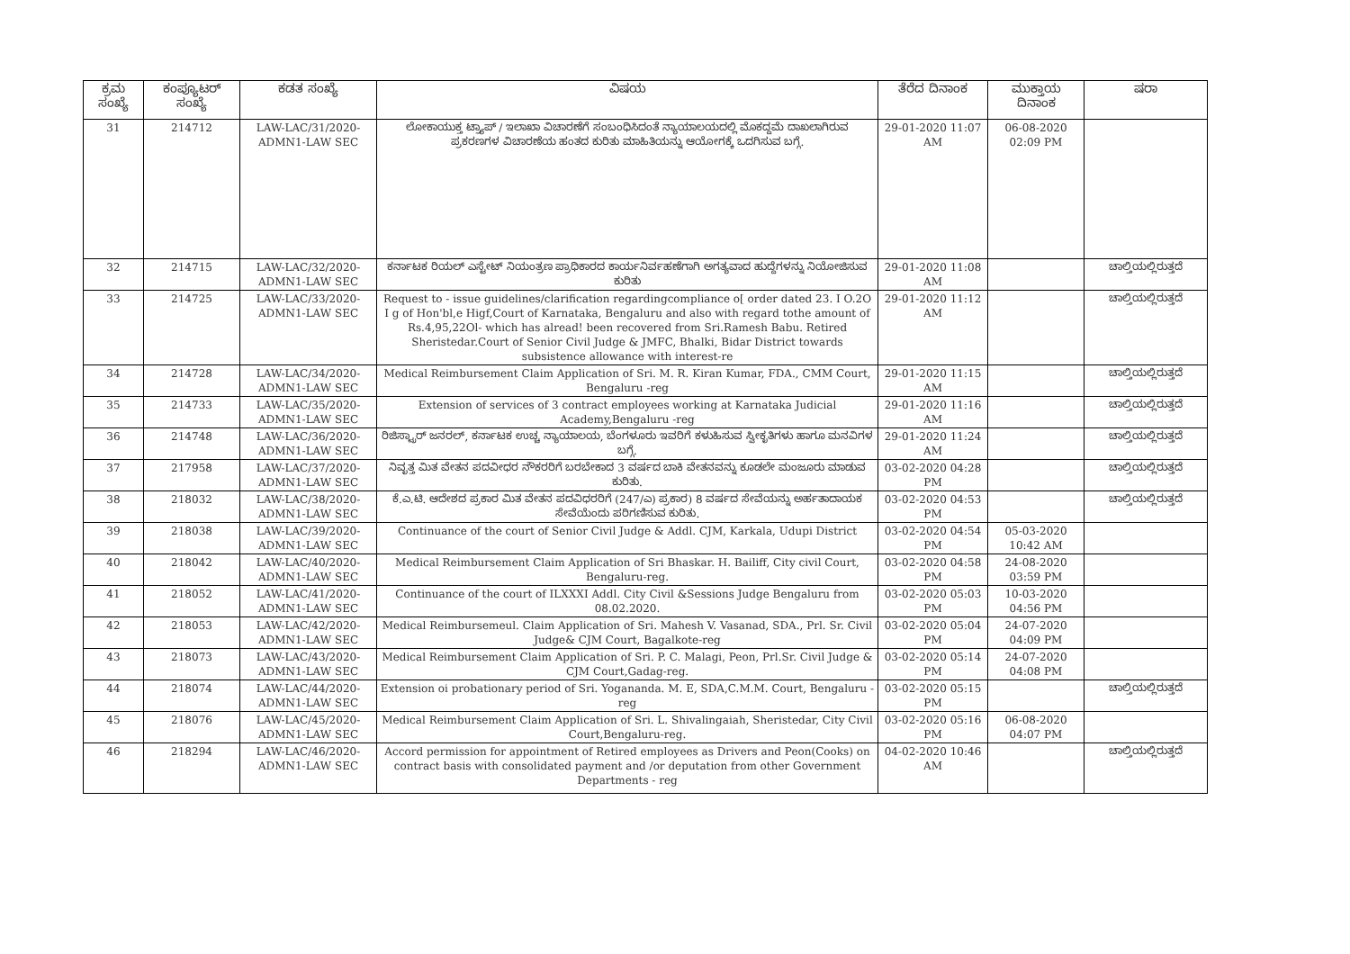| ಕ್ರಮ ಸಂಖ್ಯೆ | ಕಂಪ್ಯೂಟರ್ ಸಂಖ್ಯೆ | ಕಡತ ಸಂಖ್ಯೆ | ವಿಷಯ | ತೆರೆದ ದಿನಾಂಕ | ಮುಕ್ತಾಯ ದಿನಾಂಕ | ಷರಾ |
| --- | --- | --- | --- | --- | --- | --- |
| 31 | 214712 | LAW-LAC/31/2020-ADMN1-LAW SEC | ಲೋಕಾಯುಕ್ತ ಟ್ರ್ಯಾಪ್ / ಇಲಾಖಾ ವಿಚಾರಣೆಗೆ ಸಂಬಂಧಿಸಿದಂತೆ ನ್ಯಾಯಾಲಯದಲ್ಲಿ ಮೊಕದ್ದಮೆ ದಾಖಲಾಗಿರುವ ಪ್ರಕರಣಗಳ ವಿಚಾರಣೆಯ ಹಂತದ ಕುರಿತು ಮಾಹಿತಿಯನ್ನು ಆಯೋಗಕ್ಕೆ ಒದಗಿಸುವ ಬಗ್ಗೆ. | 29-01-2020 11:07 AM | 06-08-2020 02:09 PM | |
| 32 | 214715 | LAW-LAC/32/2020-ADMN1-LAW SEC | ಕರ್ನಾಟಕ ರಿಯಲ್ ಎಸ್ಟೇಟ್ ನಿಯಂತ್ರಣ ಪ್ರಾಧಿಕಾರದ ಕಾರ್ಯನಿರ್ವಹಣೆಗಾಗಿ ಅಗತ್ಯವಾದ ಹುದ್ದೆಗಳನ್ನು ನಿಯೋಜಿಸುವ ಕುರಿತು | 29-01-2020 11:08 AM | | ಚಾಲ್ತಿಯಲ್ಲಿರುತ್ತದೆ |
| 33 | 214725 | LAW-LAC/33/2020-ADMN1-LAW SEC | Request to - issue guidelines/clarification regardingcompliance o[ order dated 23. I O.2O I g of Hon'bl,e Higf,Court of Karnataka, Bengaluru and also with regard tothe amount of Rs.4,95,22Ol- which has alread! been recovered from Sri.Ramesh Babu. Retired Sheristedar.Court of Senior Civil Judge & JMFC, Bhalki, Bidar District towards subsistence allowance with interest-re | 29-01-2020 11:12 AM | | ಚಾಲ್ತಿಯಲ್ಲಿರುತ್ತದೆ |
| 34 | 214728 | LAW-LAC/34/2020-ADMN1-LAW SEC | Medical Reimbursement Claim Application of Sri. M. R. Kiran Kumar, FDA., CMM Court, Bengaluru -reg | 29-01-2020 11:15 AM | | ಚಾಲ್ತಿಯಲ್ಲಿರುತ್ತದೆ |
| 35 | 214733 | LAW-LAC/35/2020-ADMN1-LAW SEC | Extension of services of 3 contract employees working at Karnataka Judicial Academy,Bengaluru -reg | 29-01-2020 11:16 AM | | ಚಾಲ್ತಿಯಲ್ಲಿರುತ್ತದೆ |
| 36 | 214748 | LAW-LAC/36/2020-ADMN1-LAW SEC | ರಿಜಿಸ್ಟ್ರಾರ್ ಜನರಲ್, ಕರ್ನಾಟಕ ಉಚ್ಚ ನ್ಯಾಯಾಲಯ, ಬೆಂಗಳೂರು ಇವರಿಗೆ ಕಳುಹಿಸುವ ಸ್ವೀಕೃತಿಗಳು ಹಾಗೂ ಮನವಿಗಳ ಬಗ್ಗೆ. | 29-01-2020 11:24 AM | | ಚಾಲ್ತಿಯಲ್ಲಿರುತ್ತದೆ |
| 37 | 217958 | LAW-LAC/37/2020-ADMN1-LAW SEC | ನಿವೃತ್ತ ಮಿತ ವೇತನ ಪದವೀಧರ ನೌಕರರಿಗೆ ಬರಬೇಕಾದ 3 ವರ್ಷದ ಬಾಕಿ ವೇತನವನ್ನು ಕೂಡಲೇ ಮಂಜೂರು ಮಾಡುವ ಕುರಿತು. | 03-02-2020 04:28 PM | | ಚಾಲ್ತಿಯಲ್ಲಿರುತ್ತದೆ |
| 38 | 218032 | LAW-LAC/38/2020-ADMN1-LAW SEC | ಕೆ.ಎ.ಟಿ. ಆದೇಶದ ಪ್ರಕಾರ ಮಿತ ವೇತನ ಪದವಿಧರರಿಗೆ (247/ಎ) ಪ್ರಕಾರ) 8 ವರ್ಷದ ಸೇವೆಯನ್ನು ಅರ್ಹತಾದಾಯಕ ಸೇವೆಯೆಂದು ಪರಿಗಣಿಸುವ ಕುರಿತು. | 03-02-2020 04:53 PM | | ಚಾಲ್ತಿಯಲ್ಲಿರುತ್ತದೆ |
| 39 | 218038 | LAW-LAC/39/2020-ADMN1-LAW SEC | Continuance of the court of Senior Civil Judge & Addl. CJM, Karkala, Udupi District | 03-02-2020 04:54 PM | 05-03-2020 10:42 AM | |
| 40 | 218042 | LAW-LAC/40/2020-ADMN1-LAW SEC | Medical Reimbursement Claim Application of Sri Bhaskar. H. Bailiff, City civil Court, Bengaluru-reg. | 03-02-2020 04:58 PM | 24-08-2020 03:59 PM | |
| 41 | 218052 | LAW-LAC/41/2020-ADMN1-LAW SEC | Continuance of the court of ILXXXI Addl. City Civil &Sessions Judge Bengaluru from 08.02.2020. | 03-02-2020 05:03 PM | 10-03-2020 04:56 PM | |
| 42 | 218053 | LAW-LAC/42/2020-ADMN1-LAW SEC | Medical Reimbursemeul. Claim Application of Sri. Mahesh V. Vasanad, SDA., Prl. Sr. Civil Judge& CJM Court, Bagalkote-reg | 03-02-2020 05:04 PM | 24-07-2020 04:09 PM | |
| 43 | 218073 | LAW-LAC/43/2020-ADMN1-LAW SEC | Medical Reimbursement Claim Application of Sri. P. C. Malagi, Peon, Prl.Sr. Civil Judge & CJM Court,Gadag-reg. | 03-02-2020 05:14 PM | 24-07-2020 04:08 PM | |
| 44 | 218074 | LAW-LAC/44/2020-ADMN1-LAW SEC | Extension oi probationary period of Sri. Yogananda. M. E, SDA,C.M.M. Court, Bengaluru - reg | 03-02-2020 05:15 PM | | ಚಾಲ್ತಿಯಲ್ಲಿರುತ್ತದೆ |
| 45 | 218076 | LAW-LAC/45/2020-ADMN1-LAW SEC | Medical Reimbursement Claim Application of Sri. L. Shivalingaiah, Sheristedar, City Civil Court,Bengaluru-reg. | 03-02-2020 05:16 PM | 06-08-2020 04:07 PM | |
| 46 | 218294 | LAW-LAC/46/2020-ADMN1-LAW SEC | Accord permission for appointment of Retired employees as Drivers and Peon(Cooks) on contract basis with consolidated payment and /or deputation from other Government Departments - reg | 04-02-2020 10:46 AM | | ಚಾಲ್ತಿಯಲ್ಲಿರುತ್ತದೆ |